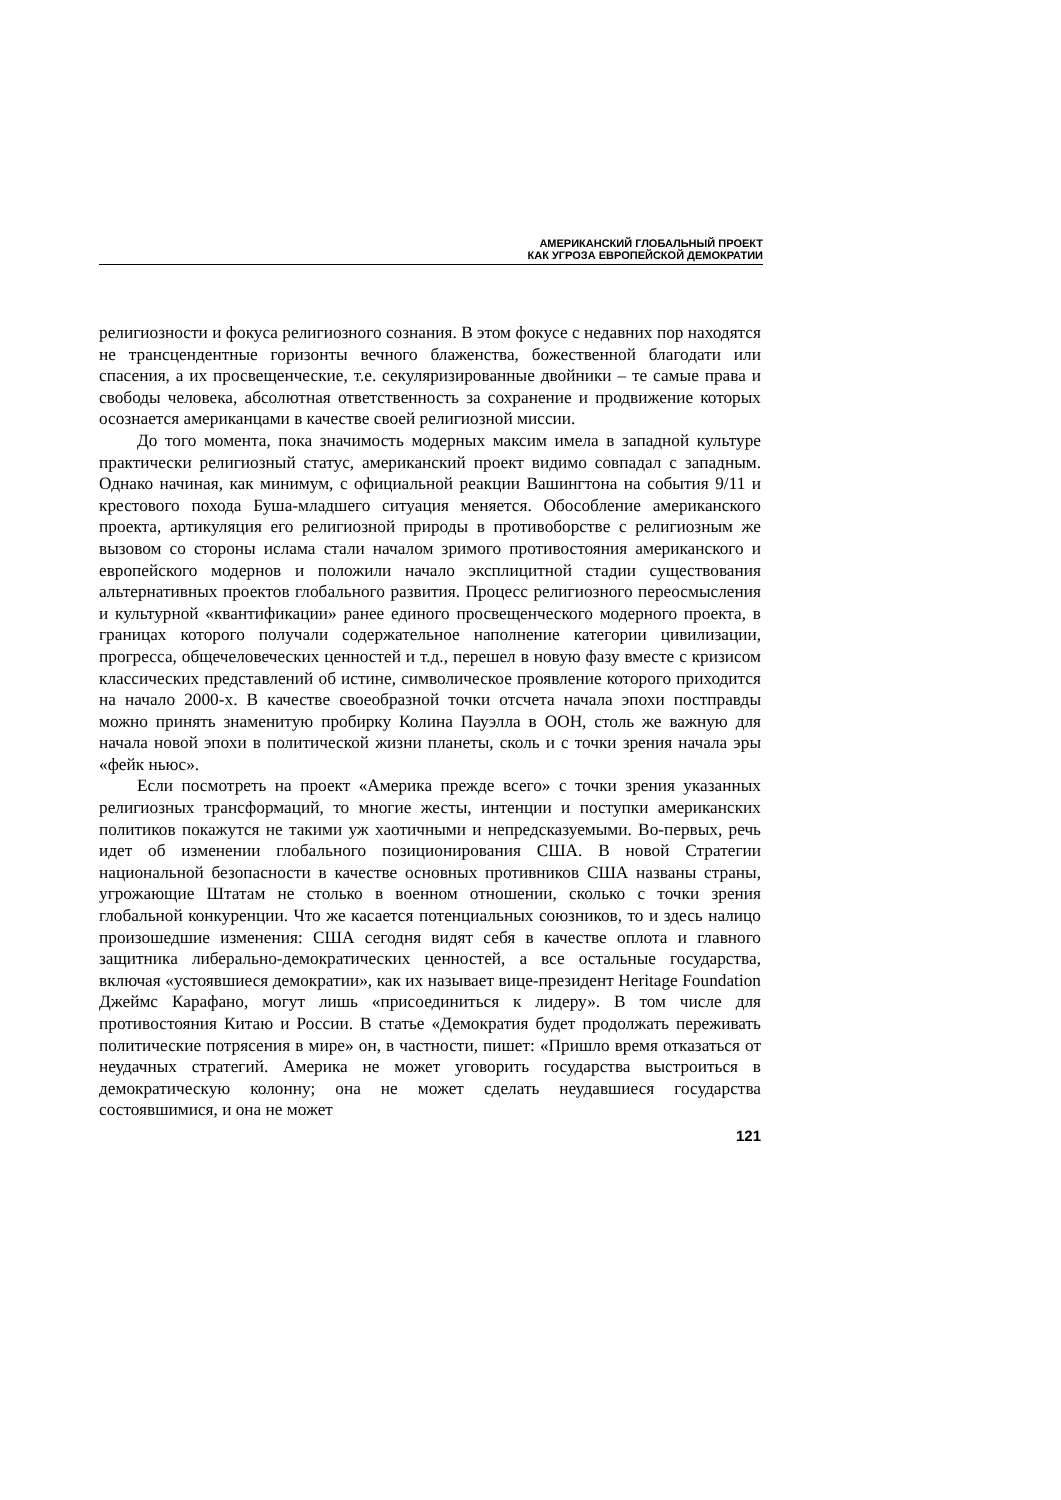АМЕРИКАНСКИЙ ГЛОБАЛЬНЫЙ ПРОЕКТ
КАК УГРОЗА ЕВРОПЕЙСКОЙ ДЕМОКРАТИИ
религиозности и фокуса религиозного сознания. В этом фокусе с недавних пор находятся не трансцендентные горизонты вечного блаженства, божественной благодати или спасения, а их просвещенческие, т.е. секуляризированные двойники – те самые права и свободы человека, абсолютная ответственность за сохранение и продвижение которых осознается американцами в качестве своей религиозной миссии.
До того момента, пока значимость модерных максим имела в западной культуре практически религиозный статус, американский проект видимо совпадал с западным. Однако начиная, как минимум, с официальной реакции Вашингтона на события 9/11 и крестового похода Буша-младшего ситуация меняется. Обособление американского проекта, артикуляция его религиозной природы в противоборстве с религиозным же вызовом со стороны ислама стали началом зримого противостояния американского и европейского модернов и положили начало эксплицитной стадии существования альтернативных проектов глобального развития. Процесс религиозного переосмысления и культурной «квантификации» ранее единого просвещенческого модерного проекта, в границах которого получали содержательное наполнение категории цивилизации, прогресса, общечеловеческих ценностей и т.д., перешел в новую фазу вместе с кризисом классических представлений об истине, символическое проявление которого приходится на начало 2000-х. В качестве своеобразной точки отсчета начала эпохи постправды можно принять знаменитую пробирку Колина Пауэлла в ООН, столь же важную для начала новой эпохи в политической жизни планеты, сколь и с точки зрения начала эры «фейк ньюс».
Если посмотреть на проект «Америка прежде всего» с точки зрения указанных религиозных трансформаций, то многие жесты, интенции и поступки американских политиков покажутся не такими уж хаотичными и непредсказуемыми. Во-первых, речь идет об изменении глобального позиционирования США. В новой Стратегии национальной безопасности в качестве основных противников США названы страны, угрожающие Штатам не столько в военном отношении, сколько с точки зрения глобальной конкуренции. Что же касается потенциальных союзников, то и здесь налицо произошедшие изменения: США сегодня видят себя в качестве оплота и главного защитника либерально-демократических ценностей, а все остальные государства, включая «устоявшиеся демократии», как их называет вице-президент Heritage Foundation Джеймс Карафано, могут лишь «присоединиться к лидеру». В том числе для противостояния Китаю и России. В статье «Демократия будет продолжать переживать политические потрясения в мире» он, в частности, пишет: «Пришло время отказаться от неудачных стратегий. Америка не может уговорить государства выстроиться в демократическую колонну; она не может сделать неудавшиеся государства состоявшимися, и она не может
121